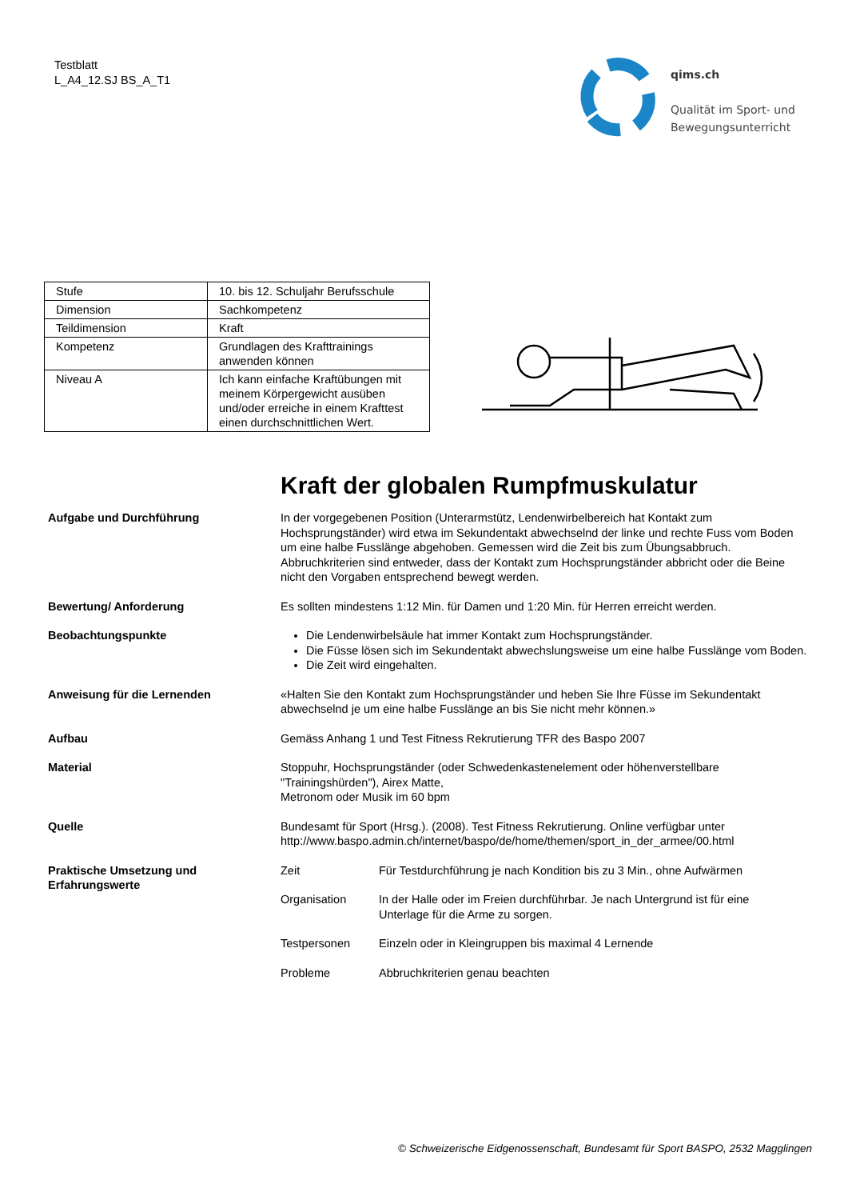Testblatt
L_A4_12.SJ BS_A_T1
qims.ch
Qualität im Sport- und
Bewegungsunterricht
| Stufe | 10. bis 12. Schuljahr Berufsschule |
| Dimension | Sachkompetenz |
| Teildimension | Kraft |
| Kompetenz | Grundlagen des Krafttrainings anwenden können |
| Niveau A | Ich kann einfache Kraftübungen mit meinem Körpergewicht ausüben und/oder erreiche in einem Krafttest einen durchschnittlichen Wert. |
Kraft der globalen Rumpfmuskulatur
Aufgabe und Durchführung In der vorgegebenen Position (Unterarmstütz, Lendenwirbelbereich hat Kontakt zum Hochsprungständer) wird etwa im Sekundentakt abwechselnd der linke und rechte Fuss vom Boden um eine halbe Fusslänge abgehoben. Gemessen wird die Zeit bis zum Übungsabbruch. Abbruchkriterien sind entweder, dass der Kontakt zum Hochsprungständer abbricht oder die Beine nicht den Vorgaben entsprechend bewegt werden.
Bewertung/ Anforderung Es sollten mindestens 1:12 Min. für Damen und 1:20 Min. für Herren erreicht werden.
Beobachtungspunkte Die Lendenwirbelsäule hat immer Kontakt zum Hochsprungständer.
Die Füsse lösen sich im Sekundentakt abwechslungsweise um eine halbe Fusslänge vom Boden.
Die Zeit wird eingehalten.
Anweisung für die Lernenden «Halten Sie den Kontakt zum Hochsprungständer und heben Sie Ihre Füsse im Sekundentakt abwechselnd je um eine halbe Fusslänge an bis Sie nicht mehr können.»
Aufbau Gemäss Anhang 1 und Test Fitness Rekrutierung TFR des Baspo 2007
Material Stoppuhr, Hochsprungständer (oder Schwedenkastenelement oder höhenverstellbare "Trainingshürden"), Airex Matte,
Metronom oder Musik im 60 bpm
Quelle Bundesamt für Sport (Hrsg.). (2008). Test Fitness Rekrutierung. Online verfügbar unter http://www.baspo.admin.ch/internet/baspo/de/home/themen/sport_in_der_armee/00.html
Praktische Umsetzung und Erfahrungswerte
Zeit Für Testdurchführung je nach Kondition bis zu 3 Min., ohne Aufwärmen
Organisation In der Halle oder im Freien durchführbar. Je nach Untergrund ist für eine Unterlage für die Arme zu sorgen.
Testpersonen Einzeln oder in Kleingruppen bis maximal 4 Lernende
Probleme Abbruchkriterien genau beachten
© Schweizerische Eidgenossenschaft, Bundesamt für Sport BASPO, 2532 Magglingen